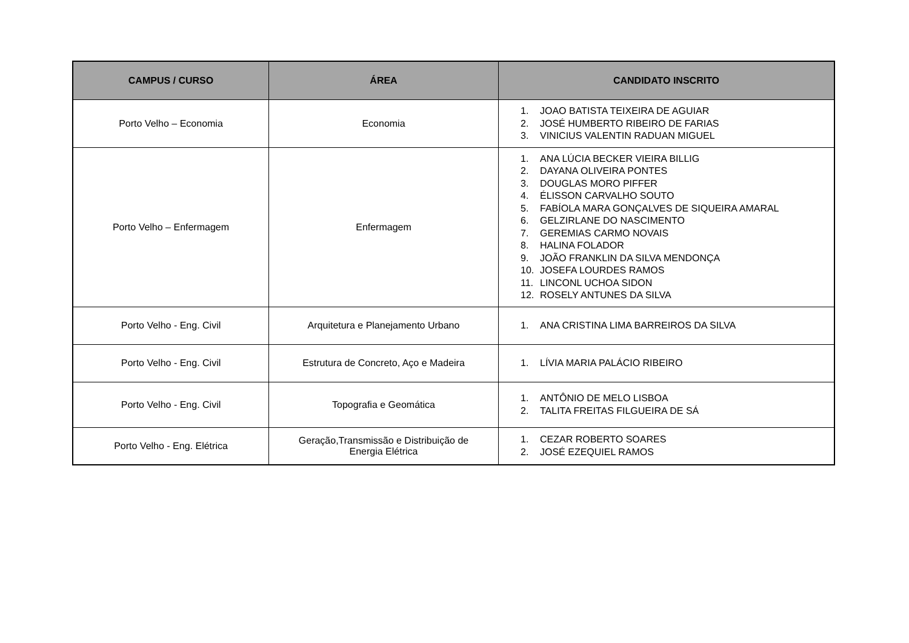| CAMPUS / CURSO | ÁREA | CANDIDATO INSCRITO |
| --- | --- | --- |
| Porto Velho – Economia | Economia | 1. JOAO BATISTA TEIXEIRA DE AGUIAR 2. JOSÉ HUMBERTO RIBEIRO DE FARIAS 3. VINICIUS VALENTIN RADUAN MIGUEL |
| Porto Velho – Enfermagem | Enfermagem | 1. ANA LÚCIA BECKER VIEIRA BILLIG 2. DAYANA OLIVEIRA PONTES 3. DOUGLAS MORO PIFFER 4. ÉLISSON CARVALHO SOUTO 5. FABÍOLA MARA GONÇALVES DE SIQUEIRA AMARAL 6. GELZIRLANE DO NASCIMENTO 7. GEREMIAS CARMO NOVAIS 8. HALINA FOLADOR 9. JOÃO FRANKLIN DA SILVA MENDONÇA 10. JOSEFA LOURDES RAMOS 11. LINCONL UCHOA SIDON 12. ROSELY ANTUNES DA SILVA |
| Porto Velho - Eng. Civil | Arquitetura e Planejamento Urbano | 1. ANA CRISTINA LIMA BARREIROS DA SILVA |
| Porto Velho - Eng. Civil | Estrutura de Concreto, Aço e Madeira | 1. LÍVIA MARIA PALÁCIO RIBEIRO |
| Porto Velho - Eng. Civil | Topografia e Geomática | 1. ANTÔNIO DE MELO LISBOA 2. TALITA FREITAS FILGUEIRA DE SÁ |
| Porto Velho - Eng. Elétrica | Geração,Transmissão e Distribuição de Energia Elétrica | 1. CEZAR ROBERTO SOARES 2. JOSÉ EZEQUIEL RAMOS |